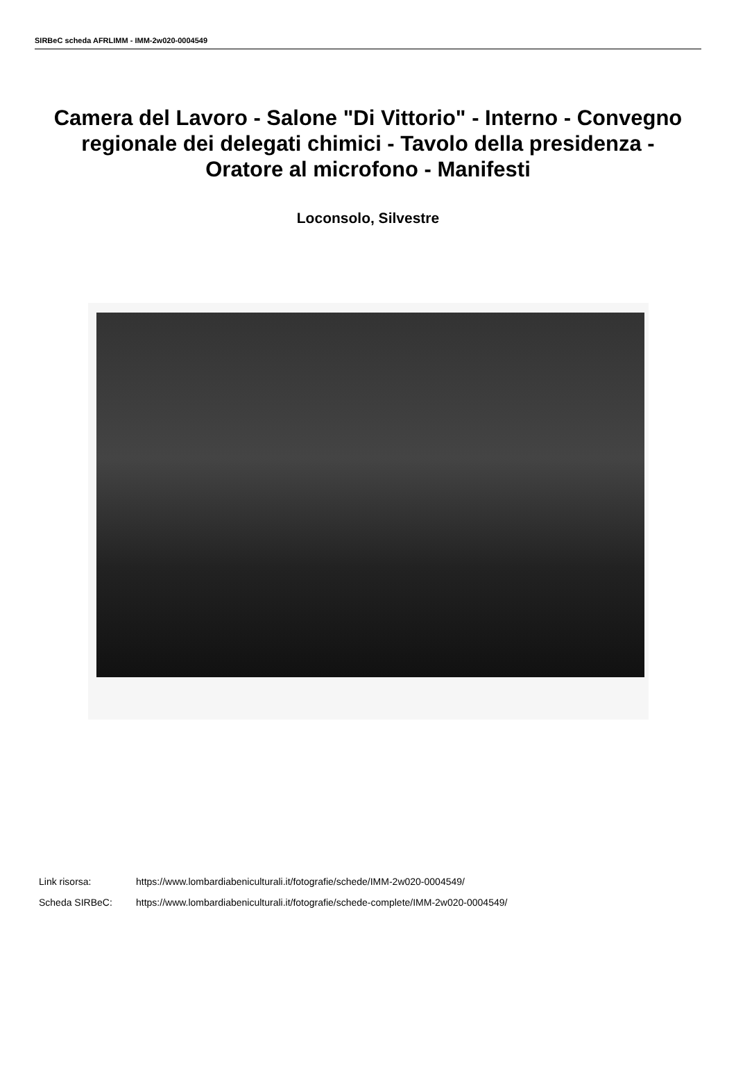SIRBeC scheda AFRLIMM - IMM-2w020-0004549
Camera del Lavoro - Salone "Di Vittorio" - Interno - Convegno regionale dei delegati chimici - Tavolo della presidenza - Oratore al microfono - Manifesti
Loconsolo, Silvestre
Link risorsa: https://www.lombardiabeniculturali.it/fotografie/schede/IMM-2w020-0004549/
Scheda SIRBeC: https://www.lombardiabeniculturali.it/fotografie/schede-complete/IMM-2w020-0004549/